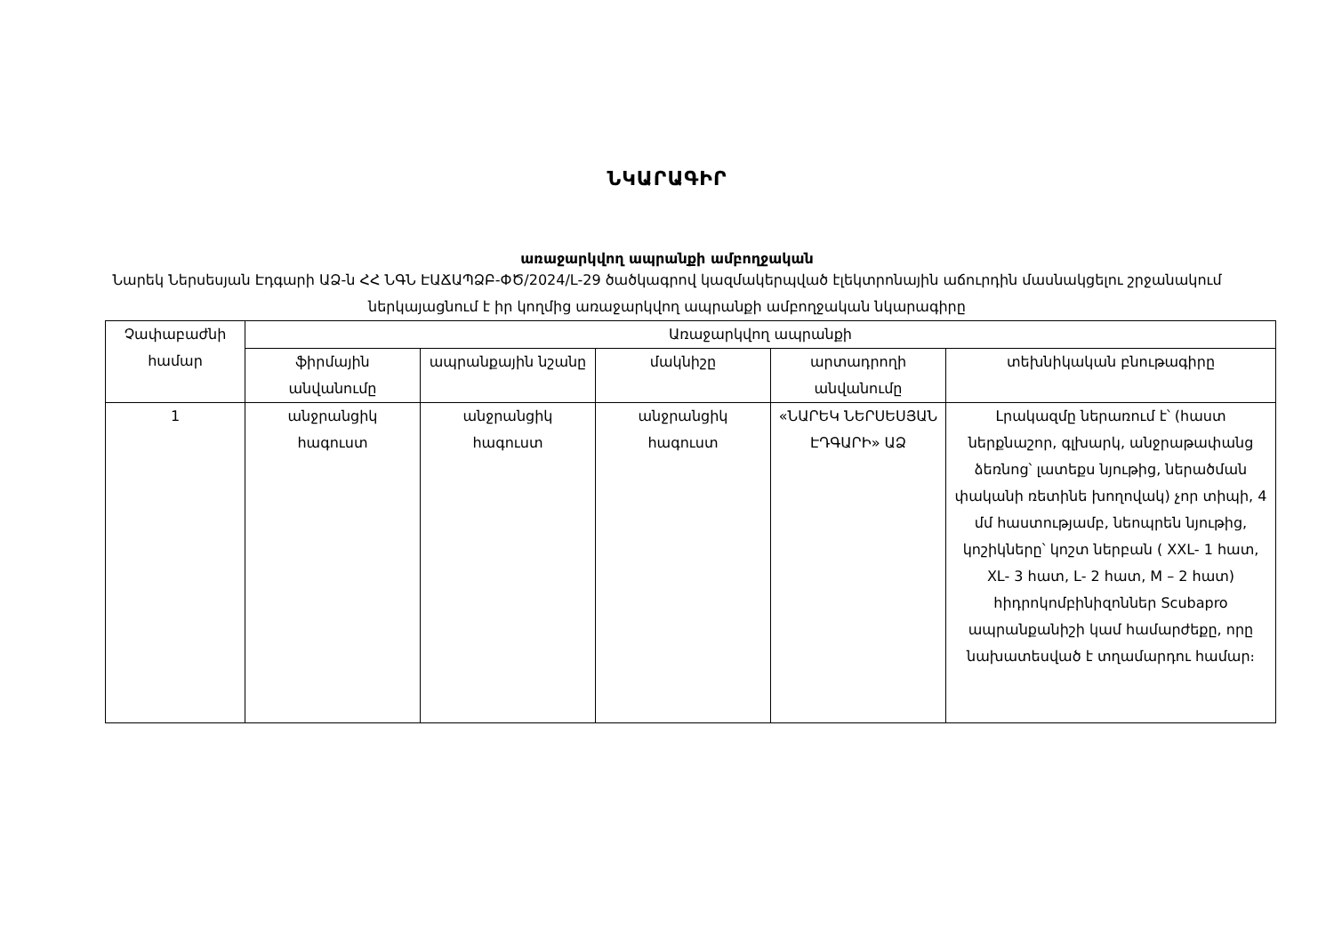ՆԿԱՐԱԳԻՐ
առաջարկվող ապրանքի ամբողջական
Նարեկ Ներսեսյան Էդգարի ԱՁ-ն ՀՀ ՆԳՆ ԷԱՃԱՊՁԲ-ՓԾ/2024/L-29 ծածկագրով կազմակերպված էլեկտրոնային աճուրդին մասնակցելու շրջանակում ներկայացնում է իր կողմից առաջարկվող ապրանքի ամբողջական նկարագիրը
| Չափաբաժնի համար | Առաջարկվող ապրանքի | | | | |
| --- | --- | --- | --- | --- | --- |
| | ֆիրմային անվանումը | ապրանքային նշանը | մակնիշը | արտադրողի անվանումը | տեխնիկական բնութագիրը |
| 1 | անջրանցիկ հագուստ | անջրանցիկ հագուստ | անջրանցիկ հագուստ | «ՆԱՐԵԿ ՆԵՐՍԵՍՅԱՆ ԷԴԳԱՐԻ» ԱՁ | Լրակազմը ներառում է՝ (հաստ ներքնաշոր, գլխարկ, անջրաթափանց ձեռնոց՝ լատեքս նյութից, ներածման փականի ռետինե խողովակ) չոր տիպի, 4 մմ հաստությամբ, նեոպրեն նյութից, կոշիկները՝ կոշտ ներբան ( XXL- 1 հատ, XL- 3 հատ, L- 2 հատ, M – 2 հատ) հիդրոկոմբինիզոններ Scubapro ապրանքանիշի կամ համարժեքը, որը նախատեսված է տղամարդու համար։ |